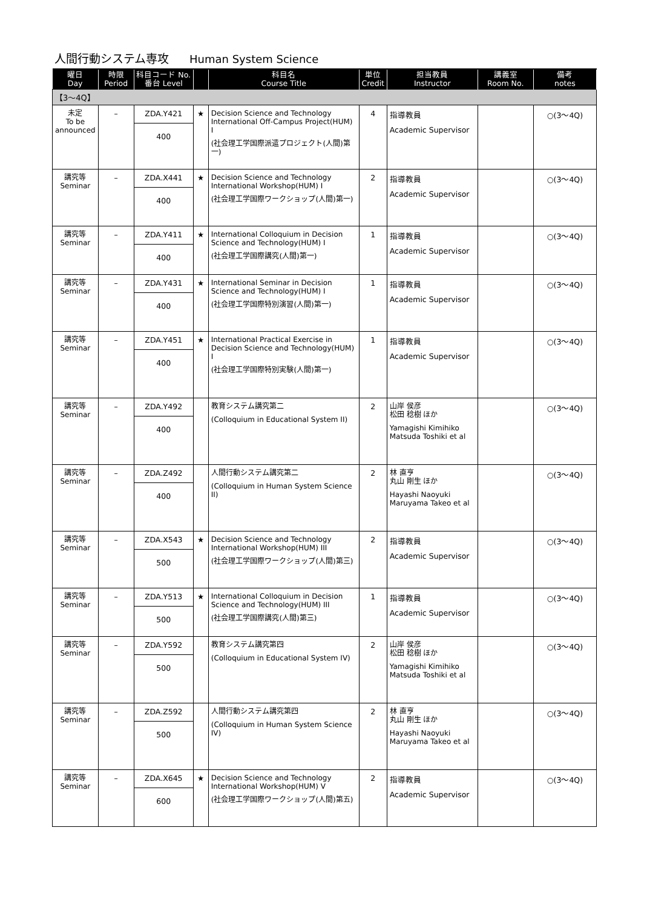人間行動システム専攻 Human System Science
| 曜日 Day | 時限 Period | 科目コード No. 番台 Level | | 科目名 Course Title | 単位 Credit | 担当教員 Instructor | 講義室 Room No. | 備考 notes |
| --- | --- | --- | --- | --- | --- | --- | --- | --- |
| 【3～4Q】 | | | | | | | | |
| 未定 To be announced | – | ZDA.Y421 400 | ★ | Decision Science and Technology International Off-Campus Project(HUM) I (社会理工学国際派遣プロジェクト(人間)第一) | 4 | 指導教員 Academic Supervisor | | ○(3～4Q) |
| 講究等 Seminar | – | ZDA.X441 400 | ★ | Decision Science and Technology International Workshop(HUM) I (社会理工学国際ワークショップ(人間)第一) | 2 | 指導教員 Academic Supervisor | | ○(3～4Q) |
| 講究等 Seminar | – | ZDA.Y411 400 | ★ | International Colloquium in Decision Science and Technology(HUM) I (社会理工学国際講究(人間)第一) | 1 | 指導教員 Academic Supervisor | | ○(3～4Q) |
| 講究等 Seminar | – | ZDA.Y431 400 | ★ | International Seminar in Decision Science and Technology(HUM) I (社会理工学国際特別演習(人間)第一) | 1 | 指導教員 Academic Supervisor | | ○(3～4Q) |
| 講究等 Seminar | – | ZDA.Y451 400 | ★ | International Practical Exercise in Decision Science and Technology(HUM) I (社会理工学国際特別実験(人間)第一) | 1 | 指導教員 Academic Supervisor | | ○(3～4Q) |
| 講究等 Seminar | – | ZDA.Y492 400 | | 教育システム講究第二 (Colloquium in Educational System II) | 2 | 山岸 侯彦 松田 稔樹 ほか Yamagishi Kimihiko Matsuda Toshiki et al | | ○(3～4Q) |
| 講究等 Seminar | – | ZDA.Z492 400 | | 人間行動システム講究第二 (Colloquium in Human System Science II) | 2 | 林 直亨 丸山 剛生 ほか Hayashi Naoyuki Maruyama Takeo et al | | ○(3～4Q) |
| 講究等 Seminar | – | ZDA.X543 500 | ★ | Decision Science and Technology International Workshop(HUM) III (社会理工学国際ワークショップ(人間)第三) | 2 | 指導教員 Academic Supervisor | | ○(3～4Q) |
| 講究等 Seminar | – | ZDA.Y513 500 | ★ | International Colloquium in Decision Science and Technology(HUM) III (社会理工学国際講究(人間)第三) | 1 | 指導教員 Academic Supervisor | | ○(3～4Q) |
| 講究等 Seminar | – | ZDA.Y592 500 | | 教育システム講究第四 (Colloquium in Educational System IV) | 2 | 山岸 侯彦 松田 稔樹 ほか Yamagishi Kimihiko Matsuda Toshiki et al | | ○(3～4Q) |
| 講究等 Seminar | – | ZDA.Z592 500 | | 人間行動システム講究第四 (Colloquium in Human System Science IV) | 2 | 林 直亨 丸山 剛生 ほか Hayashi Naoyuki Maruyama Takeo et al | | ○(3～4Q) |
| 講究等 Seminar | – | ZDA.X645 600 | ★ | Decision Science and Technology International Workshop(HUM) V (社会理工学国際ワークショップ(人間)第五) | 2 | 指導教員 Academic Supervisor | | ○(3～4Q) |